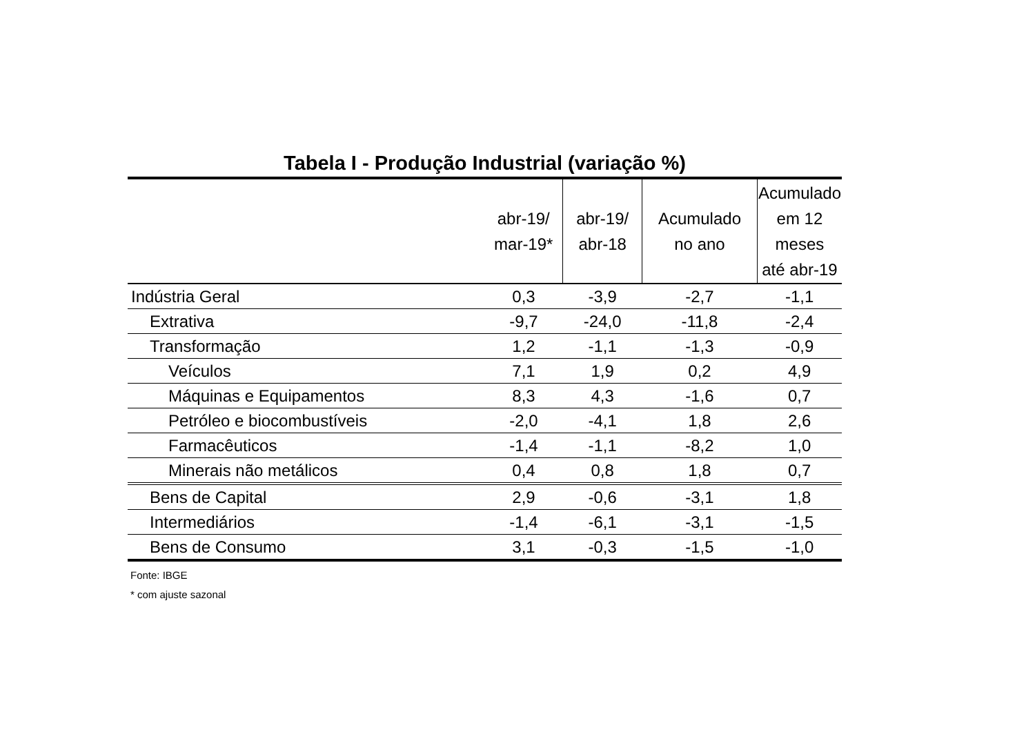Tabela I - Produção Industrial (variação %)
| | abr-19/ mar-19* | abr-19/ abr-18 | Acumulado no ano | Acumulado em 12 meses até abr-19 |
| --- | --- | --- | --- | --- |
| Indústria Geral | 0,3 | -3,9 | -2,7 | -1,1 |
| Extrativa | -9,7 | -24,0 | -11,8 | -2,4 |
| Transformação | 1,2 | -1,1 | -1,3 | -0,9 |
| Veículos | 7,1 | 1,9 | 0,2 | 4,9 |
| Máquinas e Equipamentos | 8,3 | 4,3 | -1,6 | 0,7 |
| Petróleo e biocombustíveis | -2,0 | -4,1 | 1,8 | 2,6 |
| Farmacêuticos | -1,4 | -1,1 | -8,2 | 1,0 |
| Minerais não metálicos | 0,4 | 0,8 | 1,8 | 0,7 |
| Bens de Capital | 2,9 | -0,6 | -3,1 | 1,8 |
| Intermediários | -1,4 | -6,1 | -3,1 | -1,5 |
| Bens de Consumo | 3,1 | -0,3 | -1,5 | -1,0 |
Fonte: IBGE
* com ajuste sazonal